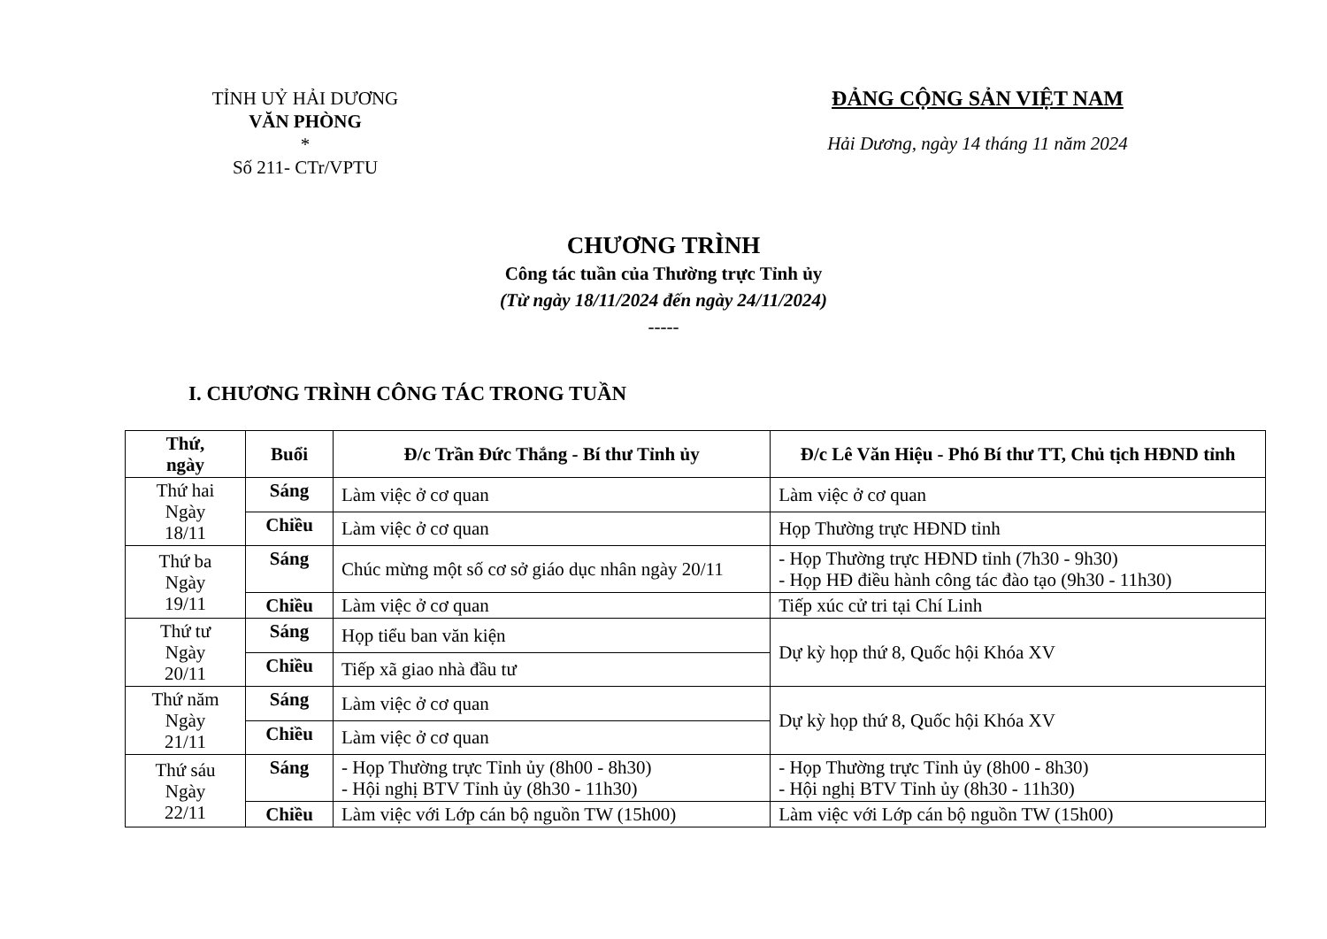TỈNH UỶ HẢI DƯƠNG
VĂN PHÒNG
*
Số 211- CTr/VPTU
ĐẢNG CỘNG SẢN VIỆT NAM
Hải Dương, ngày 14 tháng 11 năm 2024
CHƯƠNG TRÌNH
Công tác tuần của Thường trực Tỉnh ủy
(Từ ngày 18/11/2024 đến ngày 24/11/2024)
-----
I. CHƯƠNG TRÌNH CÔNG TÁC TRONG TUẦN
| Thứ, ngày | Buổi | Đ/c Trần Đức Thắng - Bí thư Tỉnh ủy | Đ/c Lê Văn Hiệu - Phó Bí thư TT, Chủ tịch HĐND tỉnh |
| --- | --- | --- | --- |
| Thứ hai Ngày 18/11 | Sáng | Làm việc ở cơ quan | Làm việc ở cơ quan |
| | Chiều | Làm việc ở cơ quan | Họp Thường trực HĐND tỉnh |
| Thứ ba Ngày 19/11 | Sáng | Chúc mừng một số cơ sở giáo dục nhân ngày 20/11 | - Họp Thường trực HĐND tỉnh (7h30 - 9h30) - Họp HĐ điều hành công tác đào tạo (9h30 - 11h30) |
| | Chiều | Làm việc ở cơ quan | Tiếp xúc cử tri tại Chí Linh |
| Thứ tư Ngày 20/11 | Sáng | Họp tiểu ban văn kiện | Dự kỳ họp thứ 8, Quốc hội Khóa XV |
| | Chiều | Tiếp xã giao nhà đầu tư | |
| Thứ năm Ngày 21/11 | Sáng | Làm việc ở cơ quan | Dự kỳ họp thứ 8, Quốc hội Khóa XV |
| | Chiều | Làm việc ở cơ quan | |
| Thứ sáu Ngày 22/11 | Sáng | - Họp Thường trực Tỉnh ủy (8h00 - 8h30) - Hội nghị BTV Tỉnh ủy (8h30 - 11h30) | - Họp Thường trực Tỉnh ủy (8h00 - 8h30) - Hội nghị BTV Tỉnh ủy (8h30 - 11h30) |
| | Chiều | Làm việc với Lớp cán bộ nguồn TW (15h00) | Làm việc với Lớp cán bộ nguồn TW (15h00) |